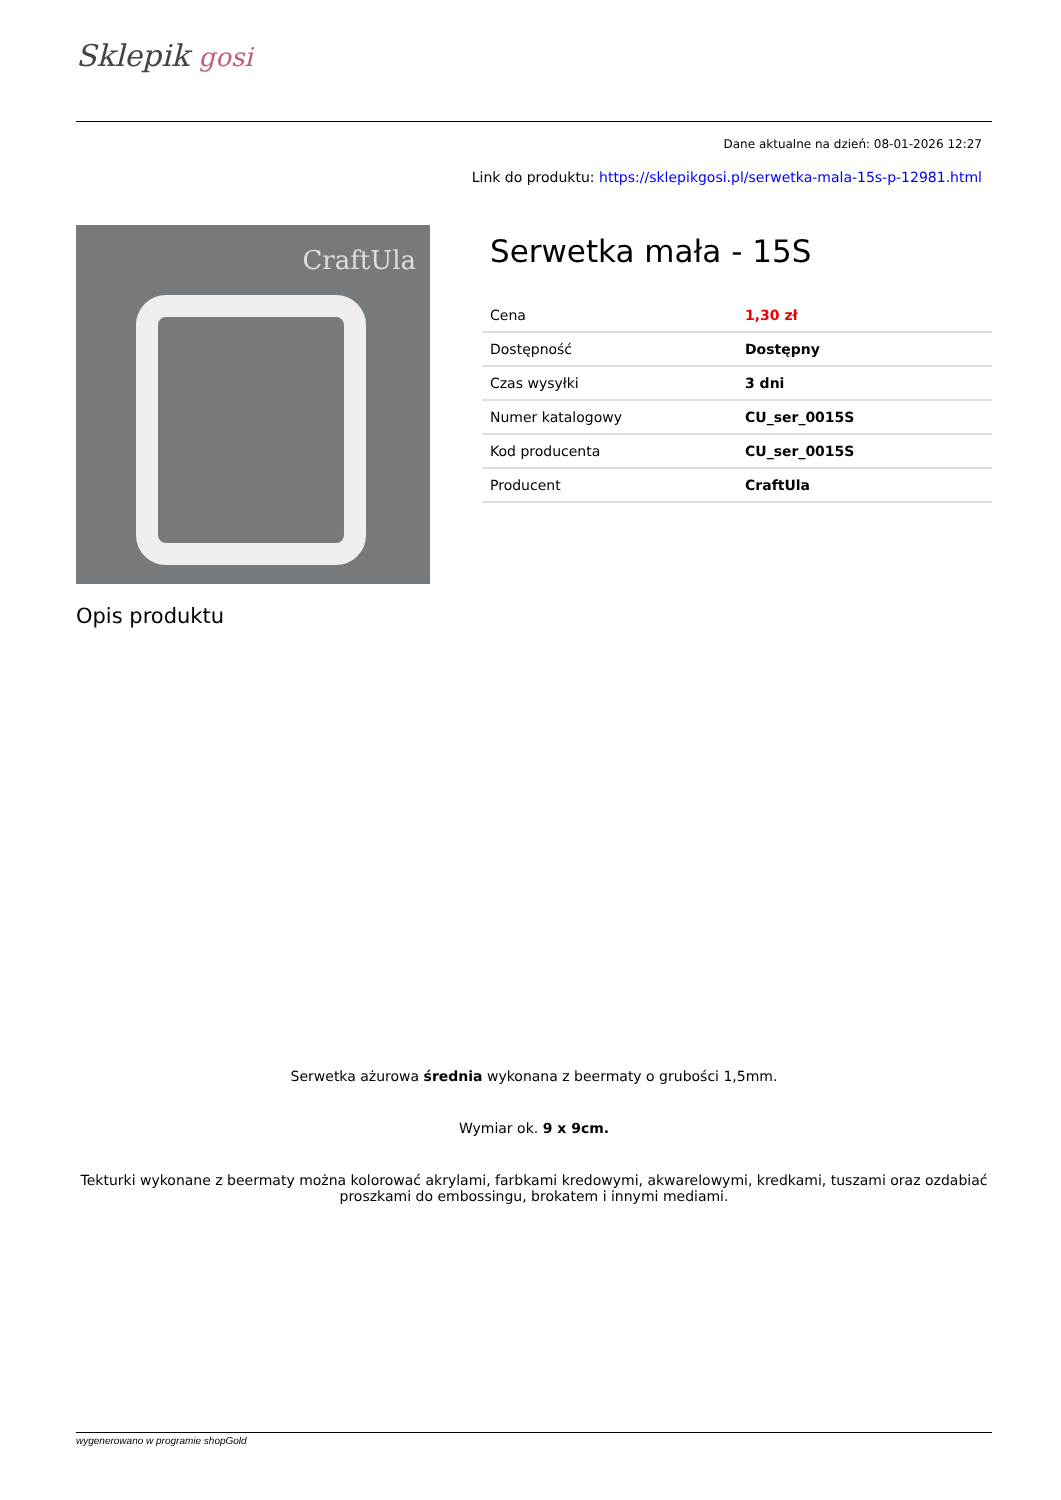Sklepik gosi
Dane aktualne na dzień: 08-01-2026 12:27
Link do produktu: https://sklepikgosi.pl/serwetka-mala-15s-p-12981.html
CraftUla
Serwetka mała - 15S
| Cena | 1,30 zł |
| Dostępność | Dostępny |
| Czas wysyłki | 3 dni |
| Numer katalogowy | CU_ser_0015S |
| Kod producenta | CU_ser_0015S |
| Producent | CraftUla |
Opis produktu
Serwetka ażurowa średnia wykonana z beermaty o grubości 1,5mm.
Wymiar ok. 9 x 9cm.
Tekturki wykonane z beermaty można kolorować akrylami, farbkami kredowymi, akwarelowymi, kredkami, tuszami oraz ozdabiać proszkami do embossingu, brokatem i innymi mediami.
wygenerowano w programie shopGold